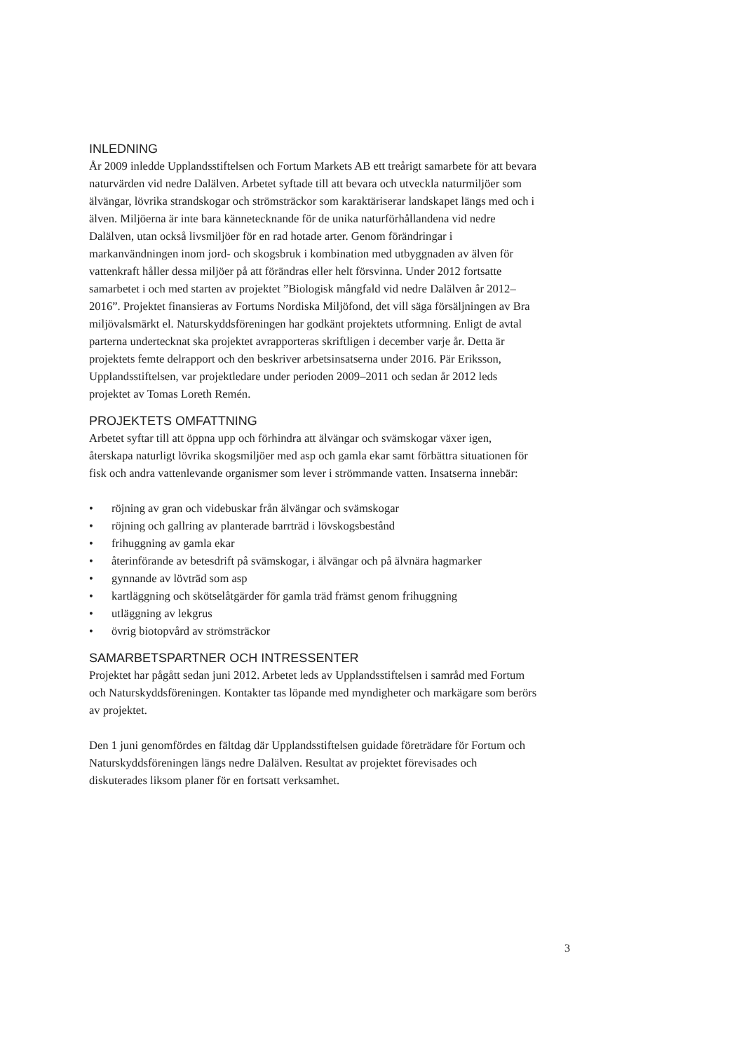INLEDNING
År 2009 inledde Upplandsstiftelsen och Fortum Markets AB ett treårigt samarbete för att bevara naturvärden vid nedre Dalälven. Arbetet syftade till att bevara och utveckla naturmiljöer som älvängar, lövrika strandskogar och strömsträckor som karaktäriserar landskapet längs med och i älven. Miljöerna är inte bara kännetecknande för de unika naturförhållandena vid nedre Dalälven, utan också livsmiljöer för en rad hotade arter. Genom förändringar i markanvändningen inom jord- och skogsbruk i kombination med utbyggnaden av älven för vattenkraft håller dessa miljöer på att förändras eller helt försvinna. Under 2012 fortsatte samarbetet i och med starten av projektet ”Biologisk mångfald vid nedre Dalälven år 2012–2016”. Projektet finansieras av Fortums Nordiska Miljöfond, det vill säga försäljningen av Bra miljövalsmärkt el. Naturskyddsföreningen har godkänt projektets utformning. Enligt de avtal parterna undertecknat ska projektet avrapporteras skriftligen i december varje år. Detta är projektets femte delrapport och den beskriver arbetsinsatserna under 2016. Pär Eriksson, Upplandsstiftelsen, var projektledare under perioden 2009–2011 och sedan år 2012 leds projektet av Tomas Loreth Remén.
PROJEKTETS OMFATTNING
Arbetet syftar till att öppna upp och förhindra att älvängar och svämskogar växer igen, återskapa naturligt lövrika skogsmiljöer med asp och gamla ekar samt förbättra situationen för fisk och andra vattenlevande organismer som lever i strömmande vatten. Insatserna innebär:
• röjning av gran och videbuskar från älvängar och svämskogar
• röjning och gallring av planterade barrträd i lövskogsbestånd
• frihuggning av gamla ekar
• återinförande av betesdrift på svämskogar, i älvängar och på älvnära hagmarker
• gynnande av lövträd som asp
• kartläggning och skötselåtgärder för gamla träd främst genom frihuggning
• utläggning av lekgrus
• övrig biotopvård av strömsträckor
SAMARBETSPARTNER OCH INTRESSENTER
Projektet har pågått sedan juni 2012. Arbetet leds av Upplandsstiftelsen i samråd med Fortum och Naturskyddsföreningen. Kontakter tas löpande med myndigheter och markägare som berörs av projektet.
Den 1 juni genomfördes en fältdag där Upplandsstiftelsen guidade företrädare för Fortum och Naturskyddsföreningen längs nedre Dalälven. Resultat av projektet förevisades och diskuterades liksom planer för en fortsatt verksamhet.
3